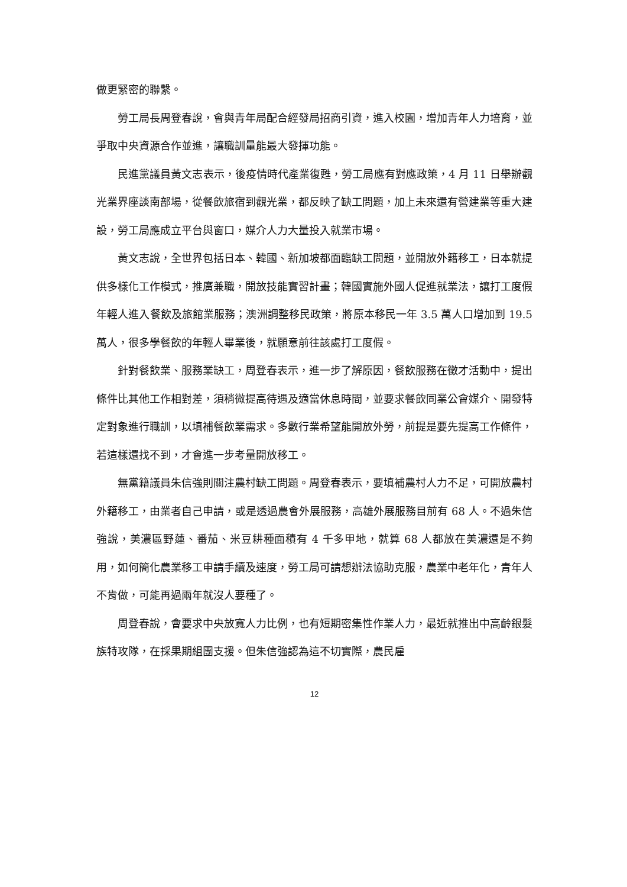做更緊密的聯繫。
勞工局長周登春說，會與青年局配合經發局招商引資，進入校園，增加青年人力培育，並爭取中央資源合作並進，讓職訓量能最大發揮功能。
民進黨議員黃文志表示，後疫情時代產業復甦，勞工局應有對應政策，4 月 11 日舉辦觀光業界座談南部場，從餐飲旅宿到觀光業，都反映了缺工問題，加上未來還有營建業等重大建設，勞工局應成立平台與窗口，媒介人力大量投入就業市場。
黃文志說，全世界包括日本、韓國、新加坡都面臨缺工問題，並開放外籍移工，日本就提供多樣化工作模式，推廣兼職，開放技能實習計畫；韓國實施外國人促進就業法，讓打工度假年輕人進入餐飲及旅館業服務；澳洲調整移民政策，將原本移民一年 3.5 萬人口增加到 19.5 萬人，很多學餐飲的年輕人畢業後，就願意前往該處打工度假。
針對餐飲業、服務業缺工，周登春表示，進一步了解原因，餐飲服務在徵才活動中，提出條件比其他工作相對差，須稍微提高待遇及適當休息時間，並要求餐飲同業公會媒介、開發特定對象進行職訓，以填補餐飲業需求。多數行業希望能開放外勞，前提是要先提高工作條件，若這樣還找不到，才會進一步考量開放移工。
無黨籍議員朱信強則關注農村缺工問題。周登春表示，要填補農村人力不足，可開放農村外籍移工，由業者自己申請，或是透過農會外展服務，高雄外展服務目前有 68 人。不過朱信強說，美濃區野蓮、番茄、米豆耕種面積有 4 千多甲地，就算 68 人都放在美濃還是不夠用，如何簡化農業移工申請手續及速度，勞工局可請想辦法協助克服，農業中老年化，青年人不肯做，可能再過兩年就沒人要種了。
周登春說，會要求中央放寬人力比例，也有短期密集性作業人力，最近就推出中高齡銀髮族特攻隊，在採果期組團支援。但朱信強認為這不切實際，農民雇
12